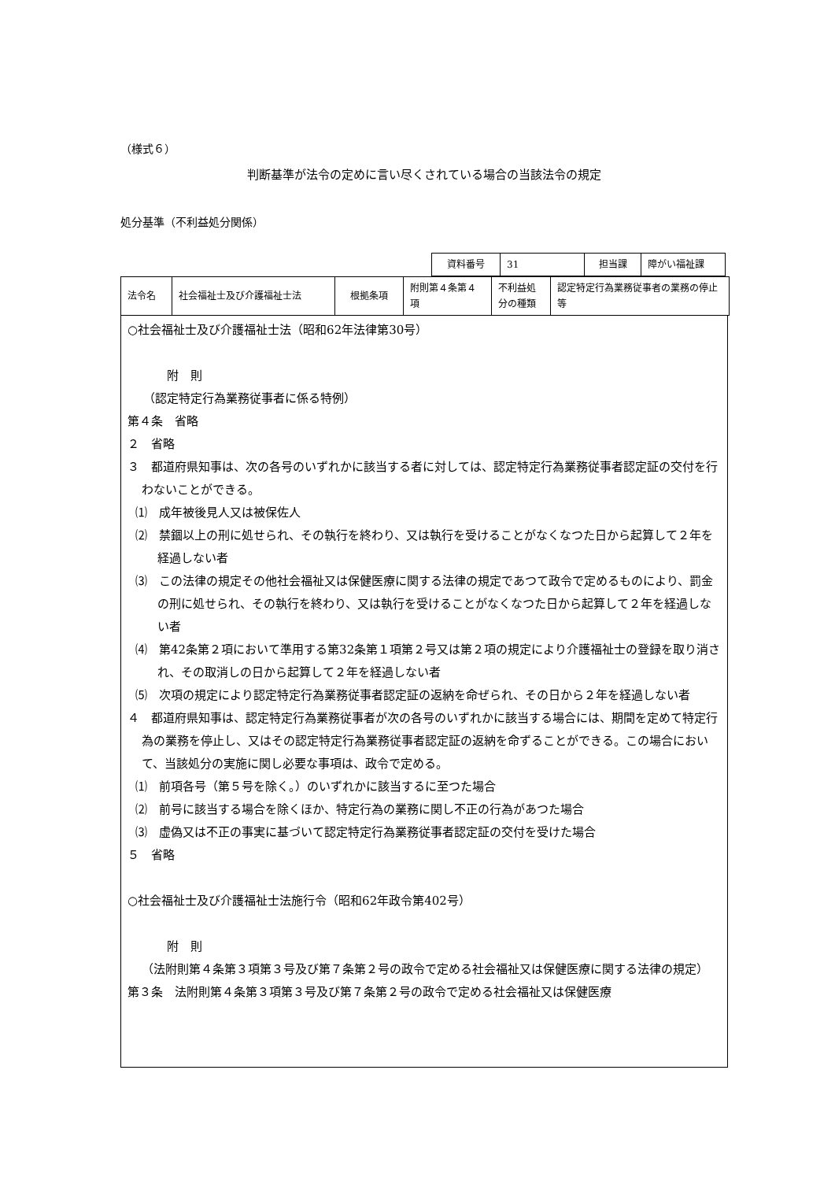（様式６）
判断基準が法令の定めに言い尽くされている場合の当該法令の規定
処分基準（不利益処分関係）
| 資料番号 | 31 | 担当課 | 障がい福祉課 |
| 法令名 | 社会福祉士及び介護福祉士法 | 根拠条項 | 附則第４条第４項 | 不利益処分の種類 | 認定特定行為業務従事者の業務の停止等 |
○社会福祉士及び介護福祉士法（昭和62年法律第30号）
附　則
（認定特定行為業務従事者に係る特例）
第４条　省略
２　省略
３　都道府県知事は、次の各号のいずれかに該当する者に対しては、認定特定行為業務従事者認定証の交付を行わないことができる。
⑴　成年被後見人又は被保佐人
⑵　禁錮以上の刑に処せられ、その執行を終わり、又は執行を受けることがなくなつた日から起算して２年を経過しない者
⑶　この法律の規定その他社会福祉又は保健医療に関する法律の規定であつて政令で定めるものにより、罰金の刑に処せられ、その執行を終わり、又は執行を受けることがなくなつた日から起算して２年を経過しない者
⑷　第42条第２項において準用する第32条第１項第２号又は第２項の規定により介護福祉士の登録を取り消され、その取消しの日から起算して２年を経過しない者
⑸　次項の規定により認定特定行為業務従事者認定証の返納を命ぜられ、その日から２年を経過しない者
４　都道府県知事は、認定特定行為業務従事者が次の各号のいずれかに該当する場合には、期間を定めて特定行為の業務を停止し、又はその認定特定行為業務従事者認定証の返納を命ずることができる。この場合において、当該処分の実施に関し必要な事項は、政令で定める。
⑴　前項各号（第５号を除く。）のいずれかに該当するに至つた場合
⑵　前号に該当する場合を除くほか、特定行為の業務に関し不正の行為があつた場合
⑶　虚偽又は不正の事実に基づいて認定特定行為業務従事者認定証の交付を受けた場合
５　省略
○社会福祉士及び介護福祉士法施行令（昭和62年政令第402号）
附　則
（法附則第４条第３項第３号及び第７条第２号の政令で定める社会福祉又は保健医療に関する法律の規定）
第３条　法附則第４条第３項第３号及び第７条第２号の政令で定める社会福祉又は保健医療